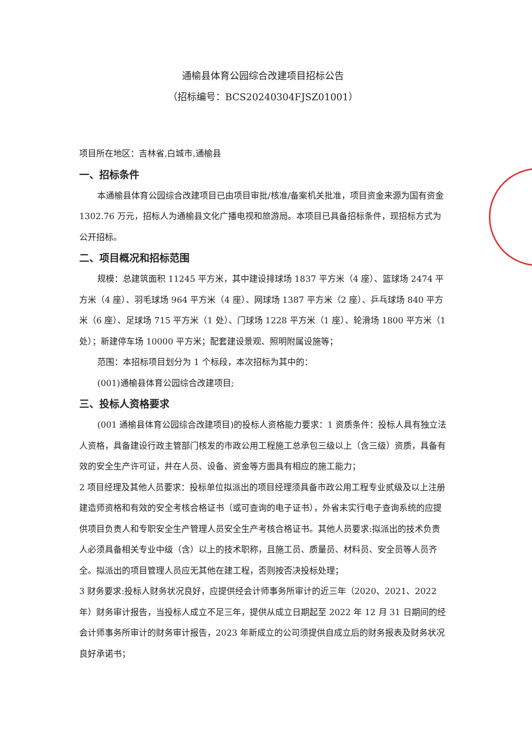通榆县体育公园综合改建项目招标公告
（招标编号：BCS20240304FJSZ01001）
项目所在地区：吉林省,白城市,通榆县
一、招标条件
本通榆县体育公园综合改建项目已由项目审批/核准/备案机关批准，项目资金来源为国有资金 1302.76 万元，招标人为通榆县文化广播电视和旅游局。本项目已具备招标条件，现招标方式为公开招标。
二、项目概况和招标范围
规模：总建筑面积 11245 平方米，其中建设排球场 1837 平方米（4 座）、篮球场 2474 平方米（4 座）、羽毛球场 964 平方米（4 座）、网球场 1387 平方米（2 座）、乒乓球场 840 平方米（6 座）、足球场 715 平方米（1 处）、门球场 1228 平方米（1 座）、轮滑场 1800 平方米（1 处）；新建停车场 10000 平方米；配套建设景观、照明附属设施等；
范围：本招标项目划分为 1 个标段，本次招标为其中的：
(001)通榆县体育公园综合改建项目;
三、投标人资格要求
(001 通榆县体育公园综合改建项目)的投标人资格能力要求：1 资质条件：投标人具有独立法人资格，具备建设行政主管部门核发的市政公用工程施工总承包三级以上（含三级）资质，具备有效的安全生产许可证，并在人员、设备、资金等方面具有相应的施工能力；
2 项目经理及其他人员要求：投标单位拟派出的项目经理须具备市政公用工程专业贰级及以上注册建造师资格和有效的安全考核合格证书（或可查询的电子证书），外省未实行电子查询系统的应提供项目负责人和专职安全生产管理人员安全生产考核合格证书。其他人员要求:拟派出的技术负责人必须具备相关专业中级（含）以上的技术职称，且施工员、质量员、材料员、安全员等人员齐全。拟派出的项目管理人员应无其他在建工程，否则按否决投标处理；
3 财务要求:投标人财务状况良好，应提供经会计师事务所审计的近三年（2020、2021、2022 年）财务审计报告，当投标人成立不足三年，提供从成立日期起至 2022 年 12 月 31 日期间的经会计师事务所审计的财务审计报告，2023 年新成立的公司须提供自成立后的财务报表及财务状况良好承诺书；